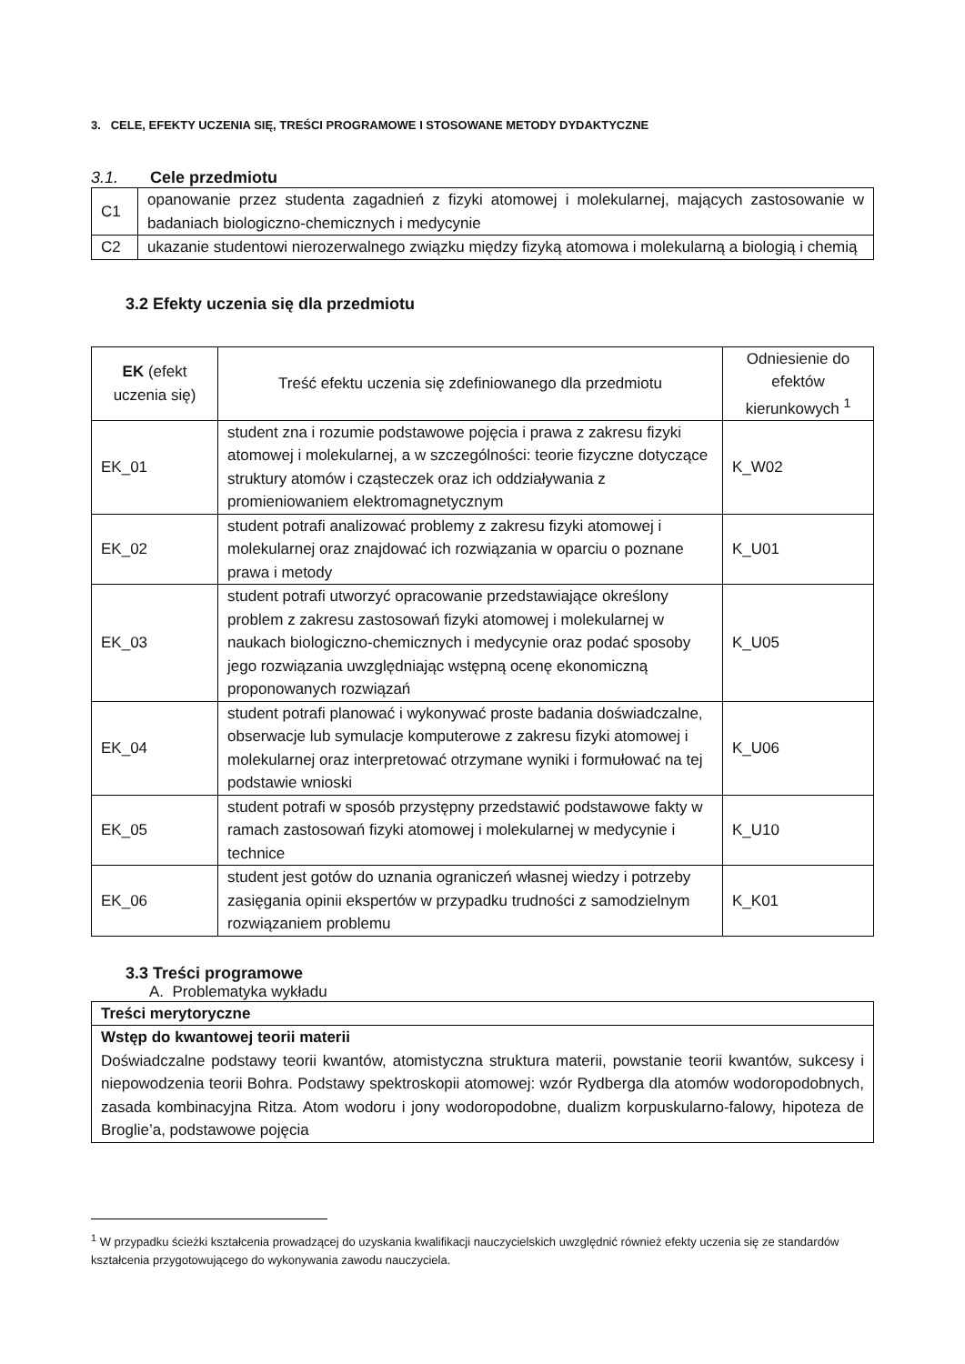3. CELE, EFEKTY UCZENIA SIĘ, TREŚCI PROGRAMOWE I STOSOWANE METODY DYDAKTYCZNE
3.1. Cele przedmiotu
| C1 | opanowanie przez studenta zagadnień z fizyki atomowej i molekularnej, mających zastosowanie w badaniach biologiczno-chemicznych i medycynie |
| C2 | ukazanie studentowi nierozerwalnego związku między fizyką atomowa i molekularną a biologią i chemią |
3.2 Efekty uczenia się dla przedmiotu
| EK (efekt uczenia się) | Treść efektu uczenia się zdefiniowanego dla przedmiotu | Odniesienie do efektów kierunkowych <sup>1</sup> |
| --- | --- | --- |
| EK_01 | student zna i rozumie podstawowe pojęcia i prawa z zakresu fizyki atomowej i molekularnej, a w szczególności: teorie fizyczne dotyczące struktury atomów i cząsteczek oraz ich oddziaływania z promieniowaniem elektromagnetycznym | K_W02 |
| EK_02 | student potrafi analizować problemy z zakresu fizyki atomowej i molekularnej oraz znajdować ich rozwiązania w oparciu o poznane prawa i metody | K_U01 |
| EK_03 | student potrafi utworzyć opracowanie przedstawiające określony problem z zakresu zastosowań fizyki atomowej i molekularnej w naukach biologiczno-chemicznych i medycynie oraz podać sposoby jego rozwiązania uwzględniając wstępną ocenę ekonomiczną proponowanych rozwiązań | K_U05 |
| EK_04 | student potrafi planować i wykonywać proste badania doświadczalne, obserwacje lub symulacje komputerowe z zakresu fizyki atomowej i molekularnej oraz interpretować otrzymane wyniki i formułować na tej podstawie wnioski | K_U06 |
| EK_05 | student potrafi w sposób przystępny przedstawić podstawowe fakty w ramach zastosowań fizyki atomowej i molekularnej w medycynie i technice | K_U10 |
| EK_06 | student jest gotów do uznania ograniczeń własnej wiedzy i potrzeby zasięgania opinii ekspertów w przypadku trudności z samodzielnym rozwiązaniem problemu | K_K01 |
3.3 Treści programowe
A. Problematyka wykładu
| Treści merytoryczne |
| Wstęp do kwantowej teorii materii Doświadczalne podstawy teorii kwantów, atomistyczna struktura materii, powstanie teorii kwantów, sukcesy i niepowodzenia teorii Bohra. Podstawy spektroskopii atomowej: wzór Rydberga dla atomów wodoropodobnych, zasada kombinacyjna Ritza. Atom wodoru i jony wodoropodobne, dualizm korpuskularno-falowy, hipoteza de Broglie’a, podstawowe pojęcia |
<sup>1</sup> W przypadku ścieżki kształcenia prowadzącej do uzyskania kwalifikacji nauczycielskich uwzględnić również efekty uczenia się ze standardów kształcenia przygotowującego do wykonywania zawodu nauczyciela.